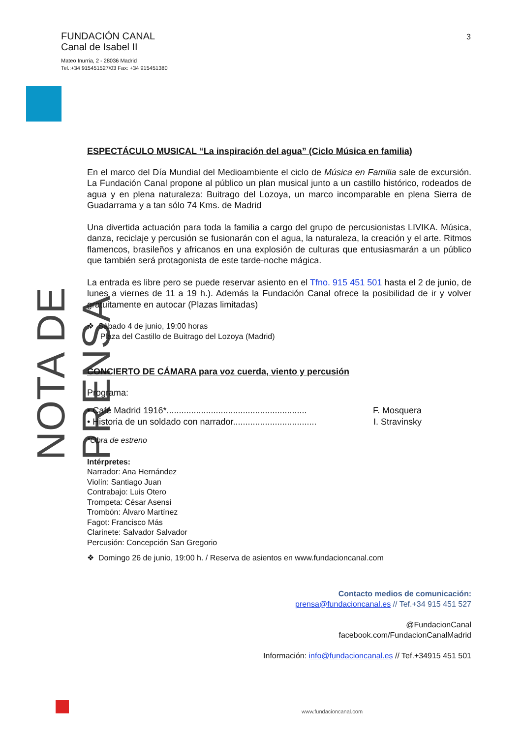FUNDACIÓN CANAL
Canal de Isabel II
Mateo Inurria, 2 - 28036 Madrid
Tel.:+34 915451527/03 Fax: +34 915451380
3
NOTA DE PRENSA
ESPECTÁCULO MUSICAL “La inspiración del agua” (Ciclo Música en familia)
En el marco del Día Mundial del Medioambiente el ciclo de Música en Familia sale de excursión. La Fundación Canal propone al público un plan musical junto a un castillo histórico, rodeados de agua y en plena naturaleza: Buitrago del Lozoya, un marco incomparable en plena Sierra de Guadarrama y a tan sólo 74 Kms. de Madrid
Una divertida actuación para toda la familia a cargo del grupo de percusionistas LIVIKA. Música, danza, reciclaje y percusión se fusionarán con el agua, la naturaleza, la creación y el arte. Ritmos flamencos, brasileños y africanos en una explosión de culturas que entusiasmarán a un público que también será protagonista de este tarde-noche mágica.
La entrada es libre pero se puede reservar asiento en el Tfno. 915 451 501 hasta el 2 de junio, de lunes a viernes de 11 a 19 h.). Además la Fundación Canal ofrece la posibilidad de ir y volver gratuitamente en autocar (Plazas limitadas)
❖ Sábado 4 de junio, 19:00 horas
Plaza del Castillo de Buitrago del Lozoya (Madrid)
CONCIERTO DE CÁMARA para voz cuerda, viento y percusión
Programa:
• Café Madrid 1916*......................................................... F. Mosquera
• Historia de un soldado con narrador.................................. I. Stravinsky
*Obra de estreno
Intérpretes:
Narrador: Ana Hernández
Violín: Santiago Juan
Contrabajo: Luis Otero
Trompeta: César Asensi
Trombón: Álvaro Martínez
Fagot: Francisco Más
Clarinete: Salvador Salvador
Percusión: Concepción San Gregorio
❖ Domingo 26 de junio, 19:00 h. / Reserva de asientos en www.fundacioncanal.com
Contacto medios de comunicación:
prensa@fundacioncanal.es // Tef.+34 915 451 527
@FundacionCanal
facebook.com/FundacionCanalMadrid
Información: info@fundacioncanal.es // Tef.+34915 451 501
www.fundacioncanal.com